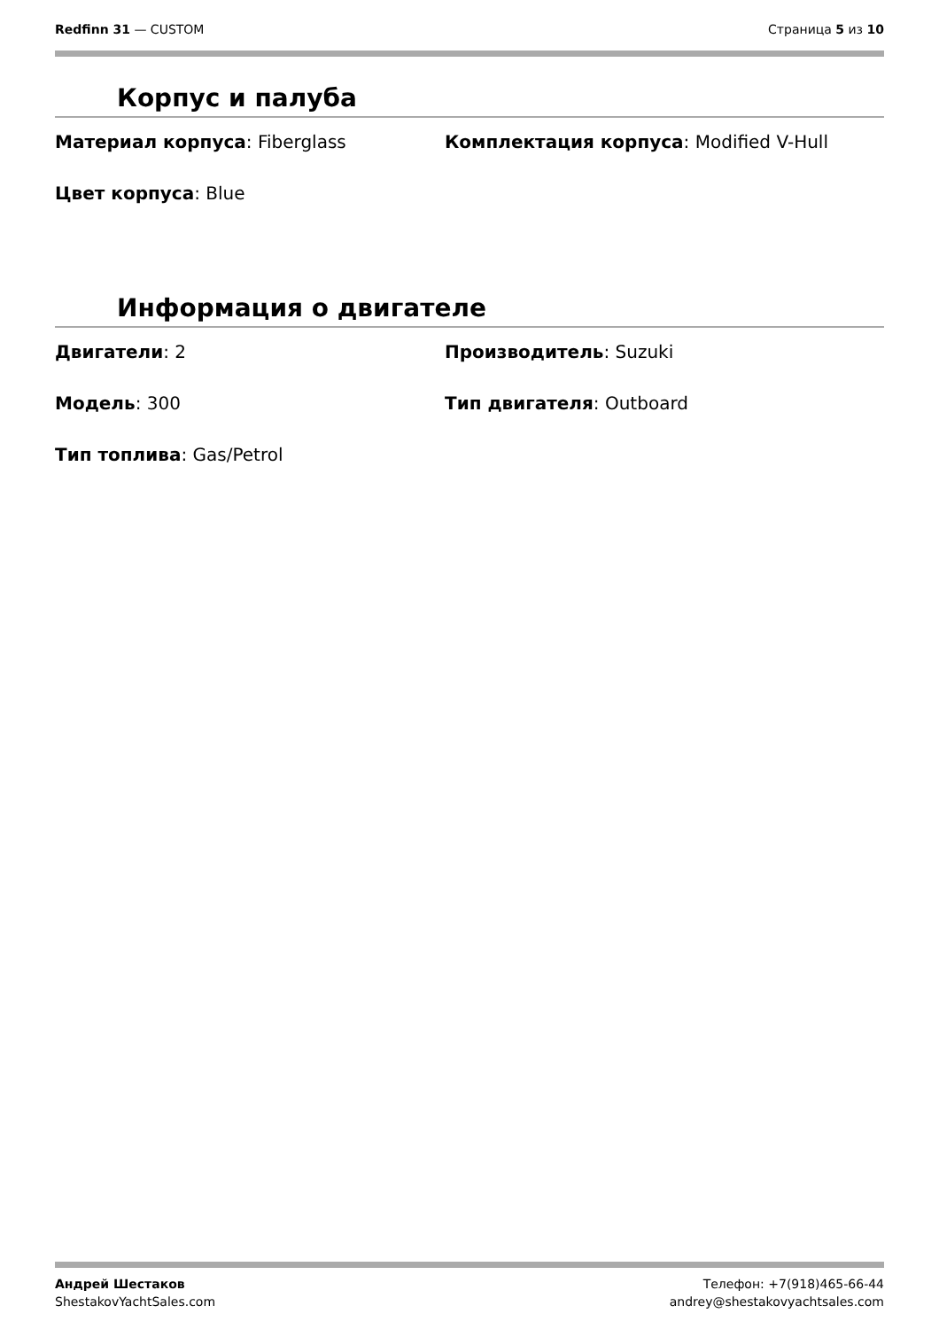Redfinn 31 — CUSTOM Страница 5 из 10
Корпус и палуба
Материал корпуса: Fiberglass
Комплектация корпуса: Modified V-Hull
Цвет корпуса: Blue
Информация о двигателе
Двигатели: 2
Производитель: Suzuki
Модель: 300
Тип двигателя: Outboard
Тип топлива: Gas/Petrol
Андрей Шестаков
ShestakovYachtSales.com
Телефон: +7(918)465-66-44
andrey@shestakovyachtsales.com